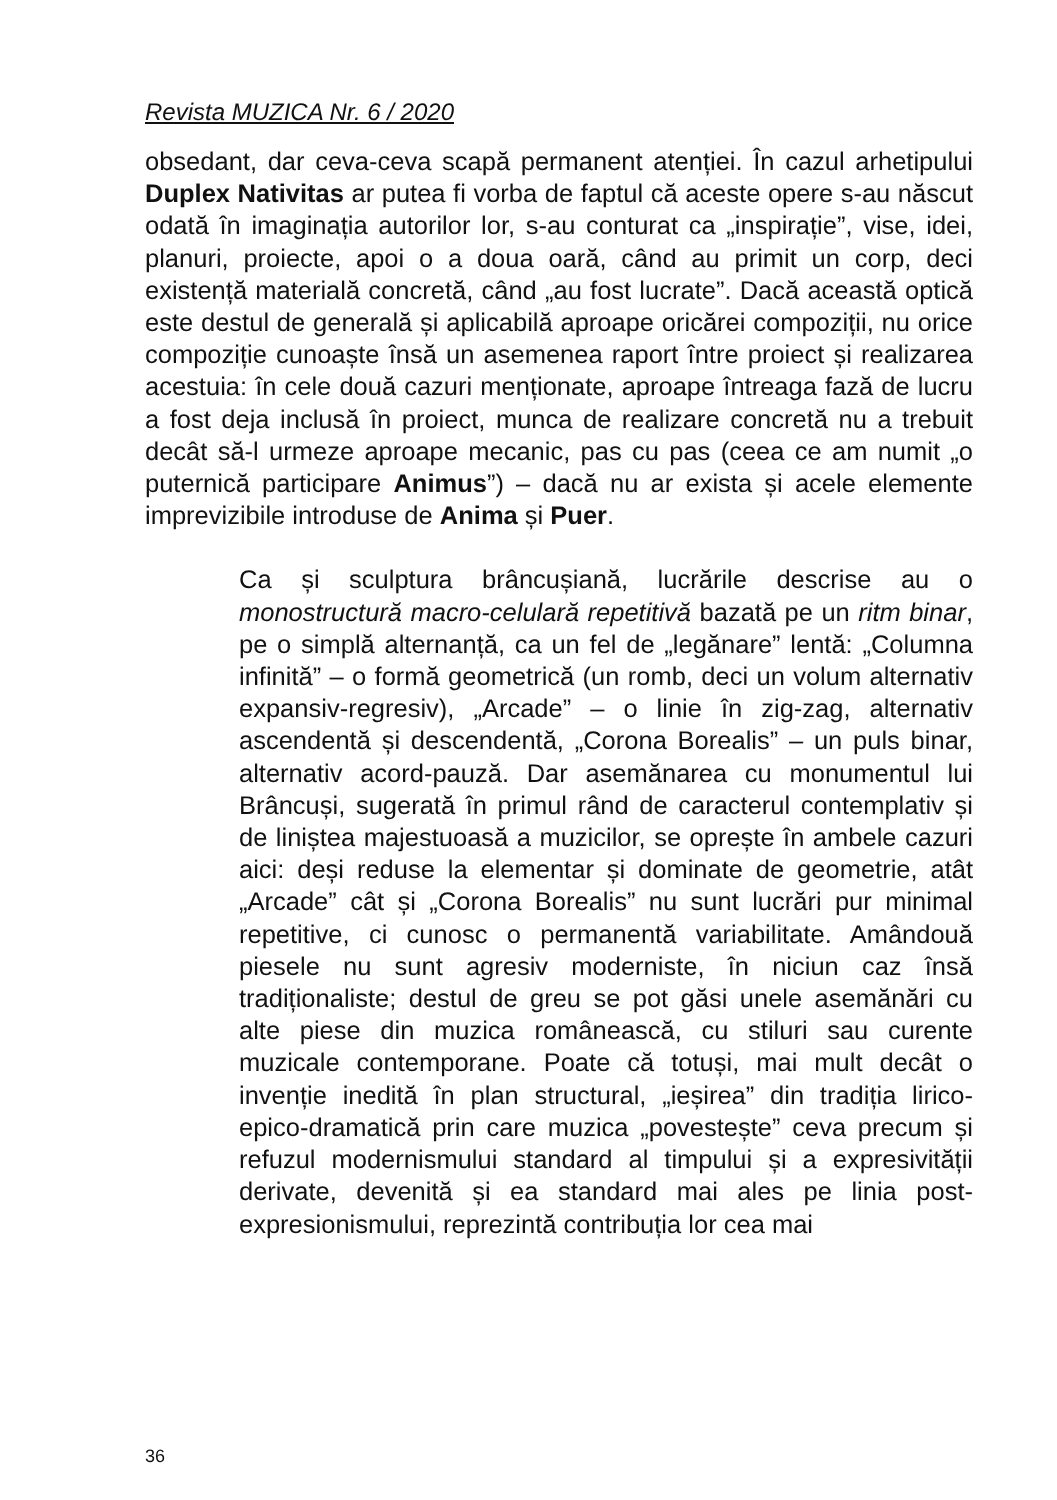Revista MUZICA Nr. 6 / 2020
obsedant, dar ceva-ceva scapă permanent atenției. În cazul arhetipului Duplex Nativitas ar putea fi vorba de faptul că aceste opere s-au născut odată în imaginația autorilor lor, s-au conturat ca „inspirație”, vise, idei, planuri, proiecte, apoi o a doua oară, când au primit un corp, deci existență materială concretă, când „au fost lucrate”. Dacă această optică este destul de generală și aplicabilă aproape oricărei compoziții, nu orice compoziție cunoaște însă un asemenea raport între proiect și realizarea acestuia: în cele două cazuri menționate, aproape întreaga fază de lucru a fost deja inclusă în proiect, munca de realizare concretă nu a trebuit decât să-l urmeze aproape mecanic, pas cu pas (ceea ce am numit „o puternică participare Animus”) – dacă nu ar exista și acele elemente imprevizibile introduse de Anima și Puer.
Ca și sculptura brâncușiană, lucrările descrise au o monostructură macro-celulară repetitivă bazată pe un ritm binar, pe o simplă alternanță, ca un fel de „legănare” lentă: „Columna infinită” – o formă geometrică (un romb, deci un volum alternativ expansiv-regresiv), „Arcade” – o linie în zig-zag, alternativ ascendentă și descendentă, „Corona Borealis” – un puls binar, alternativ acord-pauză. Dar asemănarea cu monumentul lui Brâncuși, sugerată în primul rând de caracterul contemplativ și de liniștea majestuoasă a muzicilor, se oprește în ambele cazuri aici: deși reduse la elementar și dominate de geometrie, atât „Arcade” cât și „Corona Borealis” nu sunt lucrări pur minimal repetitive, ci cunosc o permanentă variabilitate. Amândouă piesele nu sunt agresiv moderniste, în niciun caz însă tradiționaliste; destul de greu se pot găsi unele asemănări cu alte piese din muzica românească, cu stiluri sau curente muzicale contemporane. Poate că totuși, mai mult decât o invenție inedită în plan structural, „ieșirea” din tradiția lirico-epico-dramatică prin care muzica „povestește” ceva precum și refuzul modernismului standard al timpului și a expresivității derivate, devenită și ea standard mai ales pe linia post-expresionismului, reprezintă contribuția lor cea mai
36